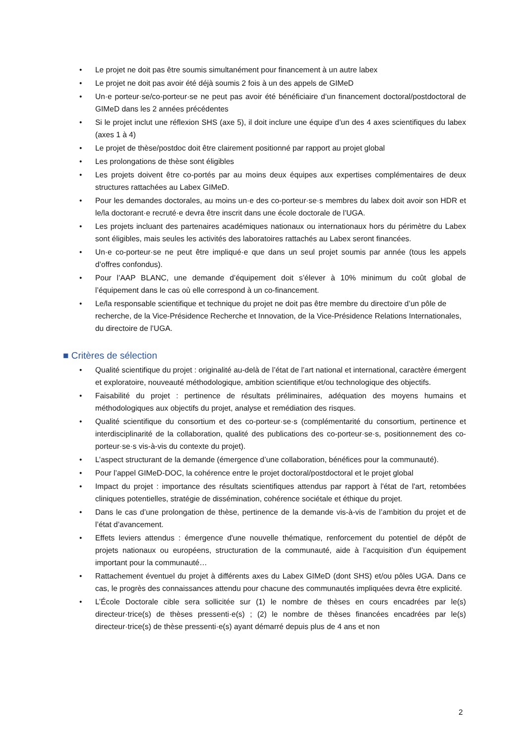• Le projet ne doit pas être soumis simultanément pour financement à un autre labex
• Le projet ne doit pas avoir été déjà soumis 2 fois à un des appels de GIMeD
• Un·e porteur·se/co-porteur·se ne peut pas avoir été bénéficiaire d’un financement doctoral/postdoctoral de GIMeD dans les 2 années précédentes
• Si le projet inclut une réflexion SHS (axe 5), il doit inclure une équipe d’un des 4 axes scientifiques du labex (axes 1 à 4)
• Le projet de thèse/postdoc doit être clairement positionné par rapport au projet global
• Les prolongations de thèse sont éligibles
• Les projets doivent être co-portés par au moins deux équipes aux expertises complémentaires de deux structures rattachées au Labex GIMeD.
• Pour les demandes doctorales, au moins un·e des co-porteur·se·s membres du labex doit avoir son HDR et le/la doctorant·e recruté·e devra être inscrit dans une école doctorale de l’UGA.
• Les projets incluant des partenaires académiques nationaux ou internationaux hors du périmètre du Labex sont éligibles, mais seules les activités des laboratoires rattachés au Labex seront financées.
• Un·e co-porteur·se ne peut être impliqué·e que dans un seul projet soumis par année (tous les appels d’offres confondus).
• Pour l’AAP BLANC, une demande d’équipement doit s’élever à 10% minimum du coût global de l’équipement dans le cas où elle correspond à un co-financement.
• Le/la responsable scientifique et technique du projet ne doit pas être membre du directoire d’un pôle de recherche, de la Vice-Présidence Recherche et Innovation, de la Vice-Présidence Relations Internationales, du directoire de l’UGA.
■ Critères de sélection
• Qualité scientifique du projet : originalité au-delà de l’état de l’art national et international, caractère émergent et exploratoire, nouveauté méthodologique, ambition scientifique et/ou technologique des objectifs.
• Faisabilité du projet : pertinence de résultats préliminaires, adéquation des moyens humains et méthodologiques aux objectifs du projet, analyse et remédiation des risques.
• Qualité scientifique du consortium et des co-porteur·se·s (complémentarité du consortium, pertinence et interdisciplinarité de la collaboration, qualité des publications des co-porteur·se·s, positionnement des co-porteur·se·s vis-à-vis du contexte du projet).
• L’aspect structurant de la demande (émergence d’une collaboration, bénéfices pour la communauté).
• Pour l’appel GIMeD-DOC, la cohérence entre le projet doctoral/postdoctoral et le projet global
• Impact du projet : importance des résultats scientifiques attendus par rapport à l'état de l'art, retombées cliniques potentielles, stratégie de dissémination, cohérence sociétale et éthique du projet.
• Dans le cas d’une prolongation de thèse, pertinence de la demande vis-à-vis de l’ambition du projet et de l’état d’avancement.
• Effets leviers attendus : émergence d'une nouvelle thématique, renforcement du potentiel de dépôt de projets nationaux ou européens, structuration de la communauté, aide à l’acquisition d’un équipement important pour la communauté…
• Rattachement éventuel du projet à différents axes du Labex GIMeD (dont SHS) et/ou pôles UGA. Dans ce cas, le progrès des connaissances attendu pour chacune des communautés impliquées devra être explicité.
• L’École Doctorale cible sera sollicitée sur (1) le nombre de thèses en cours encadrées par le(s) directeur·trice(s) de thèses pressenti·e(s) ; (2) le nombre de thèses financées encadrées par le(s) directeur·trice(s) de thèse pressenti·e(s) ayant démarré depuis plus de 4 ans et non
2